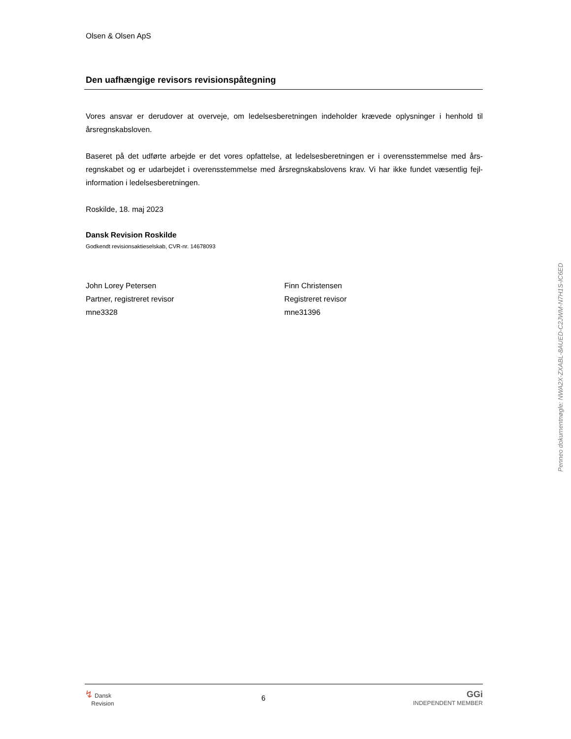Olsen & Olsen ApS
Den uafhængige revisors revisionspåtegning
Vores ansvar er derudover at overveje, om ledelsesberetningen indeholder krævede oplysninger i henhold til årsregnskabsloven.
Baseret på det udførte arbejde er det vores opfattelse, at ledelsesberetningen er i overensstemmelse med års­regnskabet og er udarbejdet i overensstemmelse med årsregnskabslovens krav. Vi har ikke fundet væsentlig fejl­information i ledelsesberetningen.
Roskilde, 18. maj 2023
Dansk Revision Roskilde
Godkendt revisionsaktieselskab, CVR-nr. 14678093
John Lorey Petersen
Partner, registreret revisor
mne3328
Finn Christensen
Registreret revisor
mne31396
Penneo dokumentnøgle: NWA2X-ZXABL-8AUED-C2JWM-N7H1S-IC6ED
↯ Dansk
Revision
6
GGi
INDEPENDENT MEMBER